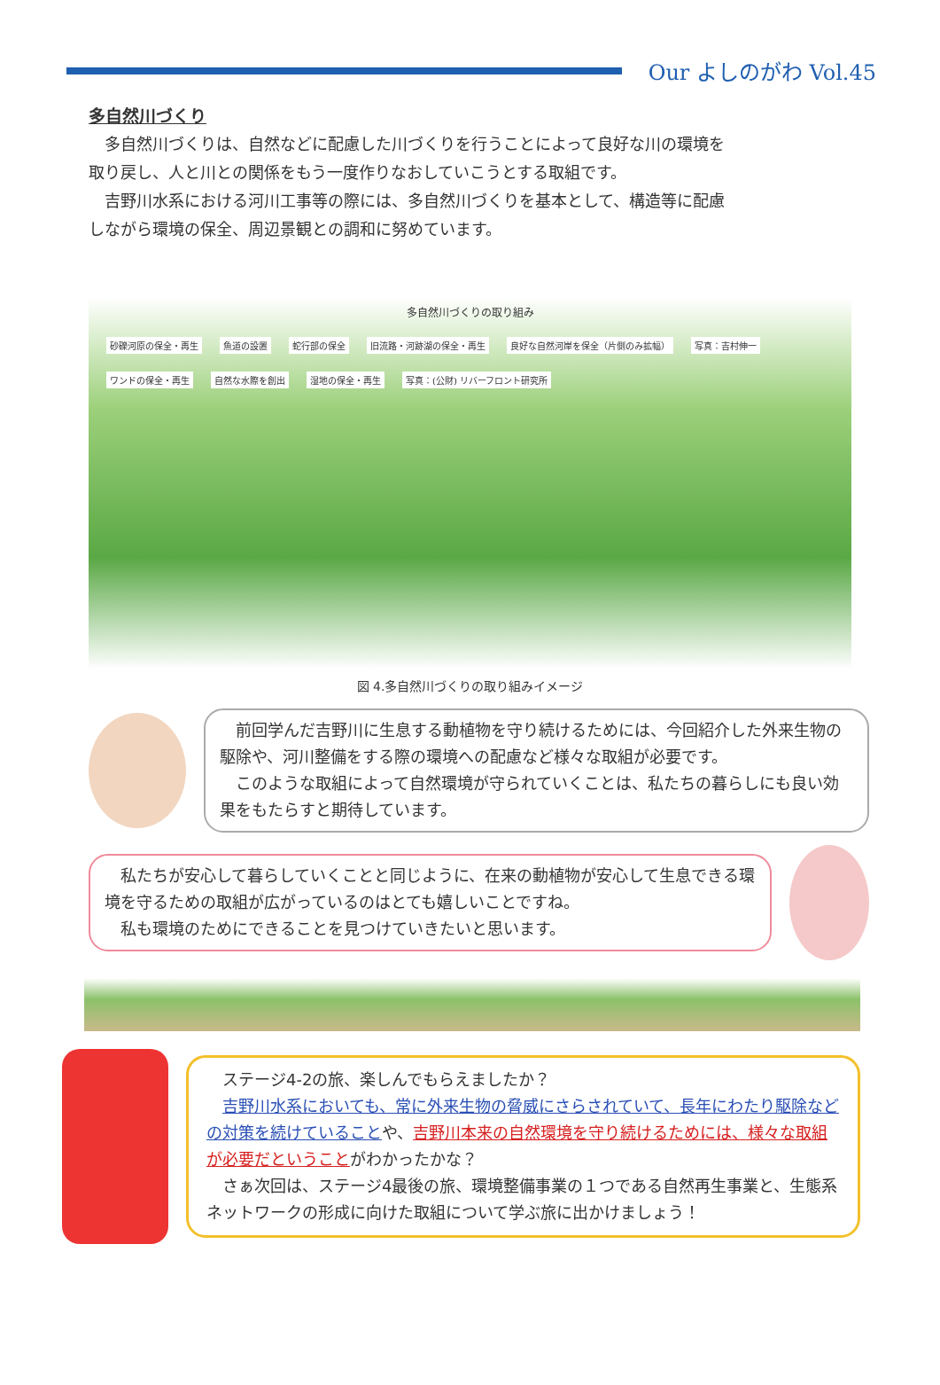Our よしのがわ Vol.45
多自然川づくり
　多自然川づくりは、自然などに配慮した川づくりを行うことによって良好な川の環境を取り戻し、人と川との関係をもう一度作りなおしていこうとする取組です。
　吉野川水系における河川工事等の際には、多自然川づくりを基本として、構造等に配慮しながら環境の保全、周辺景観との調和に努めています。
多自然川づくりの取り組み
砂礫河原の保全・再生 魚道の設置 蛇行部の保全 旧流路・河跡湖の保全・再生 良好な自然河岸を保全（片側のみ拡幅） 写真：吉村伸一 ワンドの保全・再生 自然な水際を創出 湿地の保全・再生 写真：(公財) リバーフロント研究所
図 4.多自然川づくりの取り組みイメージ
　前回学んだ吉野川に生息する動植物を守り続けるためには、今回紹介した外来生物の駆除や、河川整備をする際の環境への配慮など様々な取組が必要です。
　このような取組によって自然環境が守られていくことは、私たちの暮らしにも良い効果をもたらすと期待しています。
　私たちが安心して暮らしていくことと同じように、在来の動植物が安心して生息できる環境を守るための取組が広がっているのはとても嬉しいことですね。
　私も環境のためにできることを見つけていきたいと思います。
　ステージ4-2の旅、楽しんでもらえましたか？
　吉野川水系においても、常に外来生物の脅威にさらされていて、長年にわたり駆除などの対策を続けていることや、吉野川本来の自然環境を守り続けるためには、様々な取組が必要だということがわかったかな？
　さぁ次回は、ステージ4最後の旅、環境整備事業の１つである自然再生事業と、生態系ネットワークの形成に向けた取組について学ぶ旅に出かけましょう！